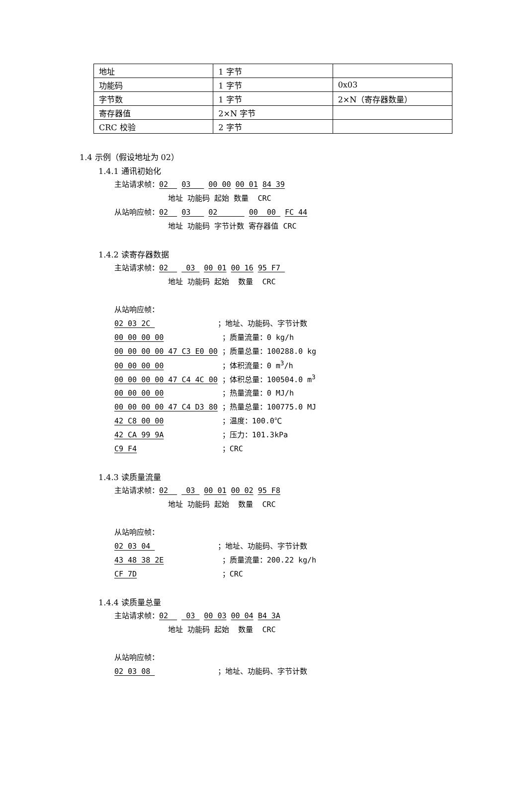| 地址 | 1 字节 | |
| 功能码 | 1 字节 | 0x03 |
| 字节数 | 1 字节 | 2×N（寄存器数量） |
| 寄存器值 | 2×N 字节 | |
| CRC 校验 | 2 字节 | |
1.4 示例（假设地址为 02）
1.4.1 通讯初始化
主站请求帧：02 03 00 00 00 01 84 39
地址 功能码 起始 数量 CRC
从站响应帧：02 03 02 00 00 FC 44
地址 功能码 字节计数 寄存器值 CRC
1.4.2 读寄存器数据
主站请求帧：02 03 00 01 00 16 95 F7
地址 功能码 起始 数量 CRC
从站响应帧：
02 03 2C ；地址、功能码、字节计数
00 00 00 00 ；质量流量：0 kg/h
00 00 00 00 47 C3 E0 00 ；质量总量：100288.0 kg
00 00 00 00 ；体积流量：0 m<sup>3</sup>/h
00 00 00 00 47 C4 4C 00 ；体积总量：100504.0 m<sup>3</sup>
00 00 00 00 ；热量流量：0 MJ/h
00 00 00 00 47 C4 D3 80 ；热量总量：100775.0 MJ
42 C8 00 00 ；温度：100.0℃
42 CA 99 9A ；压力：101.3kPa
C9 F4 ；CRC
1.4.3 读质量流量
主站请求帧：02 03 00 01 00 02 95 F8
地址 功能码 起始 数量 CRC
从站响应帧：
02 03 04 ；地址、功能码、字节计数
43 48 38 2E ；质量流量：200.22 kg/h
CF 7D ；CRC
1.4.4 读质量总量
主站请求帧：02 03 00 03 00 04 B4 3A
地址 功能码 起始 数量 CRC
从站响应帧：
02 03 08 ；地址、功能码、字节计数